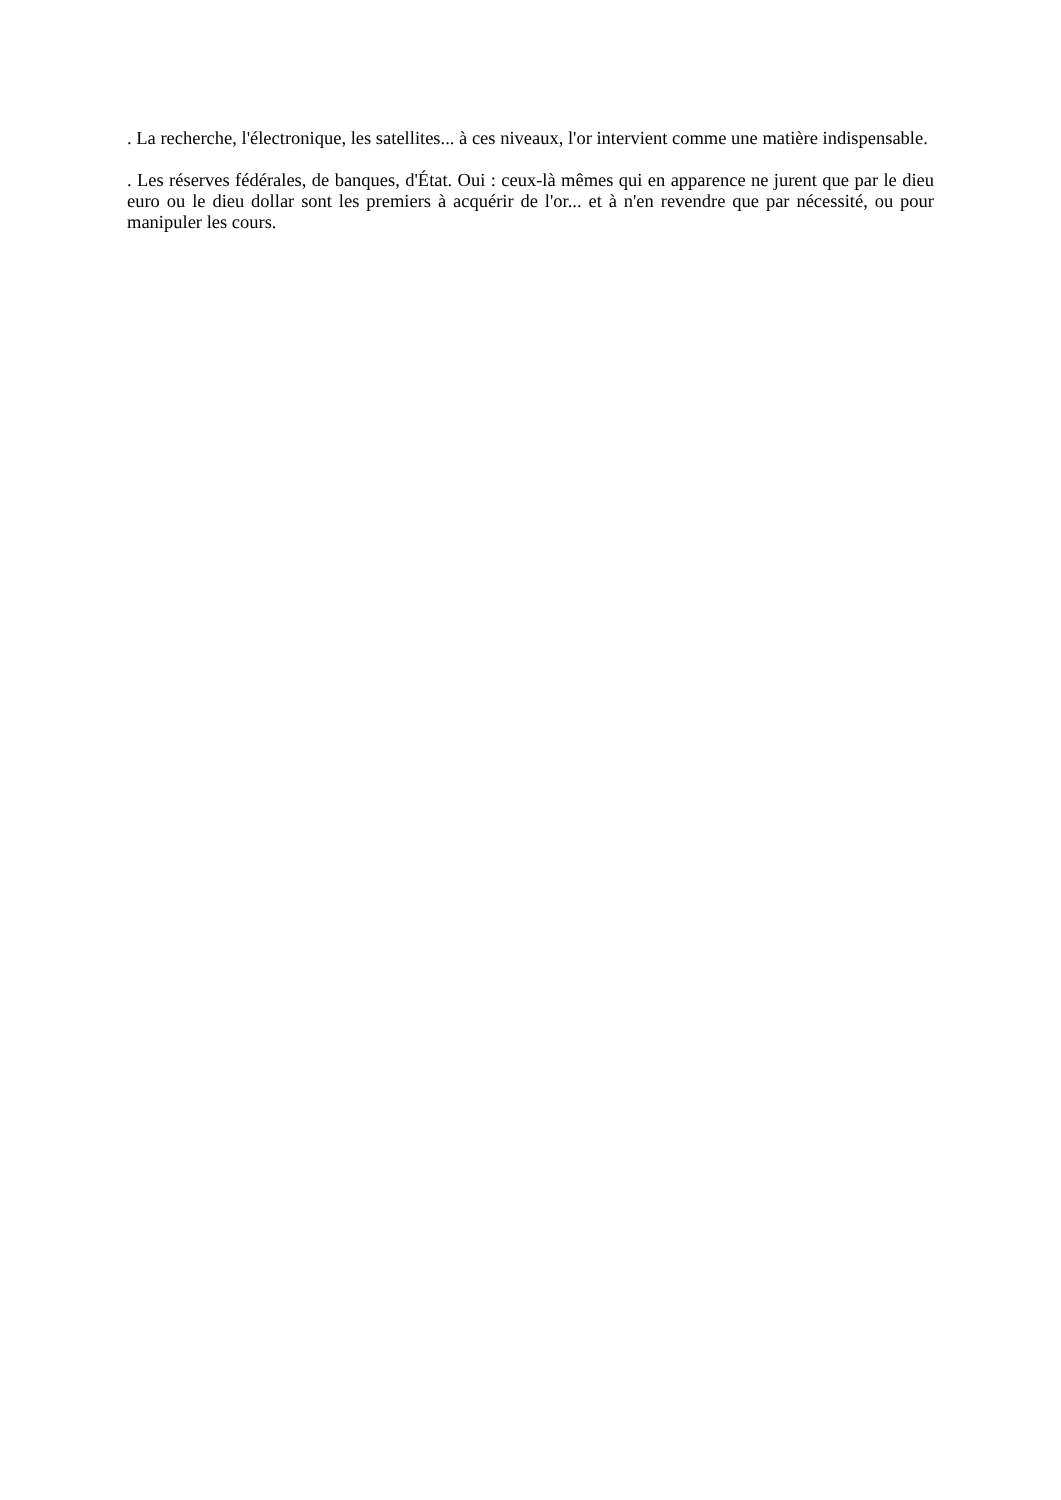. La recherche, l'électronique, les satellites... à ces niveaux, l'or intervient comme une matière indispensable.
. Les réserves fédérales, de banques, d'État. Oui : ceux-là mêmes qui en apparence ne jurent que par le dieu euro ou le dieu dollar sont les premiers à acquérir de l'or... et à n'en revendre que par nécessité, ou pour manipuler les cours.